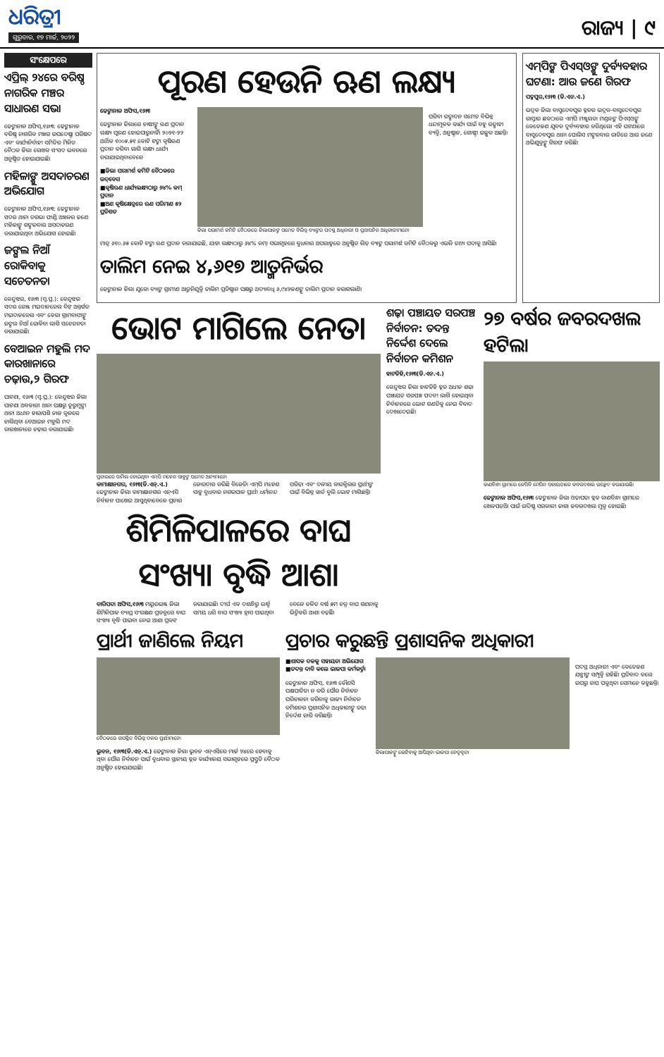ଧରିତ୍ରୀ
ଗୁରୁବାର, ୧୭ ମାର୍ଚ୍ଚ, ୨୦୨୨
ରାଜ୍ୟ | ୯
ସଂକ୍ଷେପରେ
ଏପ୍ରିଲ୍ ୨୪ରେ ବରିଷ୍ଠ ନାଗରିକ ମଞ୍ଚର ସାଧାରଣ ସଭା
ଢେଙ୍କାନାଳ ଅଫିସ୍,୧୬।୩: ଢେଙ୍କାନାଳ ବରିଷ୍ଠ ନାଗରିକ ମଞ୍ଚର ଉପଦେଷ୍ଟା ପରିଷଦ ଏବଂ କାର୍ଯ୍ୟନିର୍ବାହୀ ସମିତିର ମିଳିତ ବୈଠକ ଜିଲା ଲେଖକ ସଂସଦ ଭବନରେ ଅନୁଷ୍ଠିତ ହୋଇଯାଇଛି।
ମହିଳାଙ୍କୁ ଅସଦାଚରଣ ଅଭିଯୋଗ
ଢେଙ୍କାନାଳ ଅଫିସ,୧୬।୩: ଢେଙ୍କାନାଳ ସଦର ଥାନା ତରଭା ଫାଣ୍ଡି ଅଞ୍ଚଳର ଜଣେ ମହିଳାଙ୍କୁ ଗଙ୍ଗଳବାର ଅସଦାଚରଣ କରାଯାଇଥିବା ଅଭିଯୋଗ ହୋଇଛି।
ଜଙ୍ଗଲ ନିଆଁ ରୋକିବାକୁ ସଚେତନତା
କେନ୍ଦୁଝର, ୧୬।୩ (ସ୍ୱ.ପ୍ର.): କେନ୍ଦୁଝର ସଦର ରେଞ୍ଜ ମଇଦାନକେଲ ବିଟ୍ ଅନ୍ତର୍ଗତ ମଇଦାନକେଲ ଏବଂ କେରା ଗ୍ରାମବାସୀଙ୍କୁ ଜଙ୍ଗଲ ନିଆଁ ରୋକିବା ଲାଗି ସଚେତନତା କରାଯାଇଛି।
ବେଆଇନ ମହୁଲି ମଦ କାରଖାନାରେ ଚଢ଼ାଉ,୨ ଗିରଫ
ପାଟଣା, ୧୬।୩ (ସ୍ୱ.ପ୍ର.): କେନ୍ଦୁଝର ଜିଲା ପାଟଣା ଅବକାରୀ ଥାନା ପକ୍ଷରୁ ତୁରୁମୁଙ୍ଗା ଥାନା ଅଧୀନ ହାରାପଶି ନାଳ କୂଳରେ ଚାଲିଥିବା ବେଆଇନ ମହୁଲି ମଦ କାରଖାନାରେ ଚଢ଼ାଉ କରାଯାଇଛି।
ପୂରଣ ହେଉନି ଋଣ ଲକ୍ଷ୍ୟ
ଢେଙ୍କାନାଳ ଅଫିସ,୧୬।୩
ଢେଙ୍କାନାଳ ଜିଲାରେ ଚାଷୀଙ୍କୁ ଋଣ ପ୍ରଦାନ ଲକ୍ଷ୍ୟ ପୂରଣ ହୋଇପାରୁନାହିଁ। ୨୦୨୧-୨୨ ଆର୍ଥିକ ୧୦୦୫.୫୧ କୋଟି ଟଙ୍କା କୃଷିଋଣ ପ୍ରଦାନ କରିବା ଲାଗି ଲକ୍ଷ୍ୟ ଧାର୍ଯ୍ୟ କରାଯାଇଥିବାବେଳେ
■ଜିଲା ପରାମର୍ଶ କମିଟି ବୈଠକରେ ଉଦ୍‌ବେଗ
■କୃଷିଋଣ ଧାର୍ଯ୍ୟଲକ୍ଷ୍ୟଠାରୁ ୬୪% କମ୍ ପ୍ରଦାନ
■ଅଣ କୃଷିକ୍ଷେତ୍ରରେ ଋଣ ପରିମାଣ ୫୨ ପ୍ରତିଶତ
ଜିଲା ପରାମର୍ଶ କମିଟି ବୈଠକରେ ଜିଲାପାଳଙ୍କ ସମେତ ବିଭିନ୍ନ ବ୍ୟାଙ୍କର ପଦସ୍ଥ ଅଧିକାରୀ ଓ ପ୍ରଶାସନିକ ଅଧିକାରୀମାନେ।
ପରିବା ଉତ୍ପାଦନ ସମେତ ବିଭିନ୍ନ ଧନ୍ଦାମୂଳକ କାର୍ଯ୍ୟ ପାଇଁ ବହୁ ଉତ୍ସାହୀ ବ୍ୟକ୍ତି, ଅନୁଷ୍ଠାନ, ଗୋଷ୍ଠୀ ଇଚ୍ଛୁକ ଅଛନ୍ତି।
ମାତ୍ର ୬୧୦.୬୫ କୋଟି ଟଙ୍କା ଋଣ ପ୍ରଦାନ କରାଯାଇଛି, ଯାହା ଲକ୍ଷ୍ୟଠାରୁ ୬୪% କମ୍। ସଭାଗୃହରେ ବୁଧବାର ଅପରାହ୍ନରେ ଅନୁଷ୍ଠିତ ଲିଡ୍ ବ୍ୟାଙ୍କ ପରାମର୍ଶ କମିଟି ବୈଠକରୁ ଏଭଳି ତଥ୍ୟ ପଦାକୁ ଆସିଛି।
ତାଲିମ ନେଇ ୪,୬୧୭ ଆତ୍ମନିର୍ଭର
ଢେଙ୍କାନାଳ ଜିଲା ଯୁକୋ ବ୍ୟାଙ୍କ ଗ୍ରାମୀଣ ଆତ୍ମନିଯୁକ୍ତି ତାଲିମ ପ୍ରତିଷ୍ଠାନ ପକ୍ଷରୁ ଅଦ୍ୟାବଧି ୬,୯୪୨ଜଣଙ୍କୁ ତାଲିମ ପ୍ରଦାନ କରାଗଲାଣି।
ଏମ୍‌ପିଙ୍କ ପିଏସ୍ଓଙ୍କୁ ଦୁର୍ବ୍ୟବହାର ଘଟଣା: ଆଉ ଜଣେ ଗିରଫ
ପଦ୍ମପୁର,୧୬।୩ (ଡି.ଏନ.ଏ.)
ଭଦ୍ରକ ଜିଲା ବାସୁଦେବପୁର ବ୍ଲକର ଭଦ୍ରକ-ବାସୁଦେବପୁର ରାସ୍ତାର ଛକଠାରେ ଏମ୍‌ପି ମଞ୍ଜୁଲତା ମଣ୍ଡଳଙ୍କ ପିଏସ୍ଓଙ୍କୁ କେତେଜଣ ଯୁବକ ଦୁର୍ବ୍ୟବହାର କରିଥିଲେ। ଏହି ଘଟଣାରେ ବାସୁଦେବପୁର ଥାନା ପୋଲିସ ମଙ୍ଗଳବାର ରାତିରେ ଆଉ ଜଣେ ଅଭିଯୁକ୍ତଙ୍କୁ ଗିରଫ କରିଛି।
ଭୋଟ ମାଗିଲେ ନେତା
ପ୍ରଚାରରେ ସାମିଲ ହୋଇଥିବା ଏମ୍‌ପି ମହେଶ ସାହୁଙ୍କ ସମେତ ଅନ୍ୟମାନେ।
କାମାକ୍ଷାନଗର, ୧୬।୩(ଡି.ଏନ୍.ଏ.) ଢେଙ୍କାନାଳ ଜିଲା କାମାକ୍ଷାନଗର ଏନ୍ଏସି ନିର୍ବାଚନ ପାଖେଇ ଆସୁଥିବାବେଳେ ପ୍ରଚାର ଜୋରଦାର କରିଛି ବିଜେଡି। ଏମ୍‌ପି ମହେଶ ସାହୁ ବୁଧବାର ନଗରପାଳ ପ୍ରାର୍ଥୀ ଧର୍ମାନନ୍ଦ ପରିଡ଼ା ଏବଂ ଦଳୀୟ କାଉନ୍ସିଲର ପ୍ରାର୍ଥୀଙ୍କ ପାଇଁ ବିଭିନ୍ନ ୱାର୍ଡ ବୁଲି ଭୋଟ ମାଗିଛନ୍ତି।
ଶିମିଳିପାଳରେ ବାଘ ସଂଖ୍ୟା ବୃଦ୍ଧି ଆଶା
ବାରିପଦା ଅଫିସ,୧୬।୩ ମୟୂରଭଞ୍ଜ ଜିଲା ଶିମିଳିପାଳ ବ୍ୟାଘ୍ର ସଂରକ୍ଷଣ ପ୍ରକଳ୍ପରେ ବାଘ ସଂଖ୍ୟା ବୃଦ୍ଧି ପାଇବା ନେଇ ଆଶା ପ୍ରକଟ କରାଯାଇଛି। ଦୀର୍ଘ ଏକ ଦଶନ୍ଧିରୁ ଊର୍ଦ୍ଧ୍ୱ ସମୟ ଧରି ବାଘ ସଂଖ୍ୟା ହ୍ରାସ ପାଇଥିବା ବେଳେ ଚଳିତ ବର୍ଷ ୫ମ ଚକ୍ର ବାଘ ଗଣନାକୁ ଭିତ୍ତିକରି ଆଶା ବଢ଼ିଛି।
ଶଢ଼ା ପଞ୍ଚାୟତ ସରପଞ୍ଚ ନିର୍ବାଚନ: ତଦନ୍ତ ନିର୍ଦ୍ଦେଶ ଦେଲେ ନିର୍ବାଚନ କମିଶନ
ହାଟଡିହି,୧୬।୩(ଡି.ଏନ.ଏ.)
କେନ୍ଦୁଝର ଜିଲା ହାଟଡିହି ବ୍ଲକ ଅଧୀନ ଶଢ଼ା ପଞ୍ଚାୟତ ସରପଞ୍ଚ ପଦବୀ ଲାଗି ହୋଇଥିବା ନିର୍ବାଚନରେ ଭୋଟ ଗଣତିକୁ ନେଇ ବିବାଦ ଦେଖାଦେଇଛି।
୨୭ ବର୍ଷର ଜବରଦଖଲ ହଟିଲା
କାଣବିନ୍ଧା ଗ୍ରାମରେ ଜେସିବି ମେସିନ ସହାୟତାରେ ଜବରଦଖଲ ଉଚ୍ଛେଦ କରାଯାଉଛି।
ଢେଙ୍କାନାଳ ଅଫିସ,୧୬।୩ ଢେଙ୍କାନାଳ ଜିଲା ଓଡ଼ାପଡ଼ା ବ୍ଲକ କାଣବିନ୍ଧା ଗ୍ରାମରେ ଖେଳପଡ଼ିଆ ପାଇଁ ଉଦ୍ଦିଷ୍ଟ ସରକାରୀ ଜାଗା ଜବରଦଖଲ ମୁକ୍ତ ହୋଇଛି।
ପ୍ରାର୍ଥୀ ଜାଣିଲେ ନିୟମ
ବୈଠକରେ ଉପସ୍ଥିତ ବିଭିନ୍ନ ଦଳର ପ୍ରାର୍ଥୀମାନେ।
ଭୁବନ, ୧୬।୩(ଡି.ଏନ୍.ଏ.) ଢେଙ୍କାନାଳ ଜିଲା ଭୁବନ ଏନ୍ଏସିରେ ମାର୍ଚ୍ଚ ୨୪ରେ ହେବାକୁ ଥିବା ପୌର ନିର୍ବାଚନ ପାଇଁ ବୁଧବାର ସ୍ଥାନୀୟ ବ୍ଲକ କାର୍ଯ୍ୟାଳୟ ସଭାଗୃହରେ ପ୍ରସ୍ତୁତି ବୈଠକ ଅନୁଷ୍ଠିତ ହୋଇଯାଇଛି।
ପ୍ରଚାର କରୁଛନ୍ତି ପ୍ରଶାସନିକ ଅଧିକାରୀ
■ଶାସକ ଦଳକୁ ସହାୟତା ଅଭିଯୋଗ
■ତଦନ୍ତ ଦାବି କଲେ ଭାଜପା କର୍ମକର୍ତ୍ତା
ଢେଙ୍କାନାଳ ଅଫିସ, ୧୬।୩ କୌଣସି ପକ୍ଷପାତିତା ନ କରି ପୌର ନିର୍ବାଚନ ପରିଚାଳନା କରିବାକୁ ରାଜ୍ୟ ନିର୍ବାଚନ କମିଶନର ପ୍ରଶାସନିକ ଅଧିକାରୀଙ୍କୁ କଡ଼ା ନିର୍ଦ୍ଦେଶ ଜାରି କରିଛନ୍ତି।
ଜିଲାପାଳଙ୍କୁ ଭେଟିବାକୁ ଆସିଥିବା ଭାଜପା ନେତୃବୃନ୍ଦ।
ପଦସ୍ଥ ଅଧିକାରୀ ଏବଂ କେତେଜଣ ଯନ୍ତ୍ରୀଙ୍କ ସମ୍ପୃକ୍ତି ରହିଛି। ପ୍ରତିବାଦ କଲେ ଉପରୁ ଚାପ ପକୁଥିବା ସେମାନେ କହୁଛନ୍ତି।